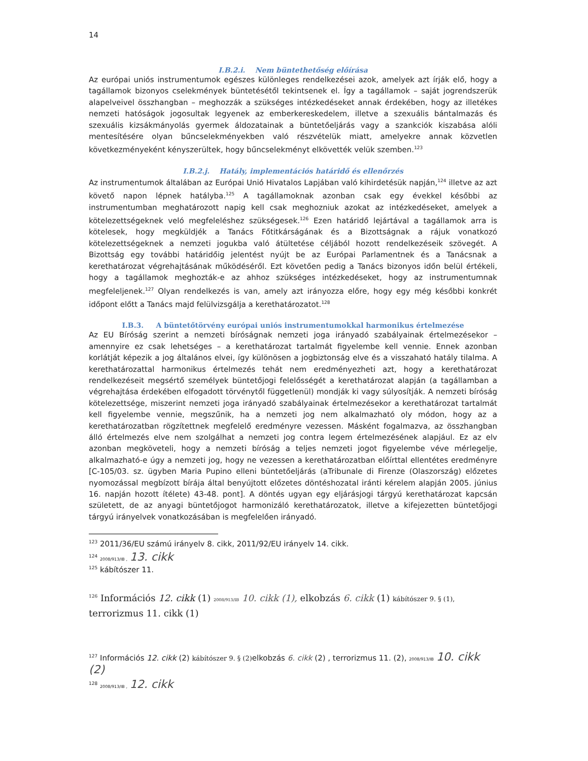14
I.B.2.i. Nem büntethetőség előírása
Az európai uniós instrumentumok egészes különleges rendelkezései azok, amelyek azt írják elő, hogy a tagállamok bizonyos cselekmények büntetésétől tekintsenek el. Így a tagállamok – saját jogrendszerük alapelveivel összhangban – meghozzák a szükséges intézkedéseket annak érdekében, hogy az illetékes nemzeti hatóságok jogosultak legyenek az emberkereskedelem, illetve a szexuális bántalmazás és szexuális kizsákmányolás gyermek áldozatainak a büntetőeljárás vagy a szankciók kiszabása alóli mentesítésére olyan bűncselekményekben való részvételük miatt, amelyekre annak közvetlen következményeként kényszerültek, hogy bűncselekményt elkövették velük szemben.<sup>123</sup>
I.B.2.j. Hatály, implementációs határidő és ellenőrzés
Az instrumentumok általában az Európai Unió Hivatalos Lapjában való kihirdetésük napján,<sup>124</sup> illetve az azt követő napon lépnek hatályba.<sup>125</sup> A tagállamoknak azonban csak egy évekkel későbbi az instrumentumban meghatározott napig kell csak meghozniuk azokat az intézkedéseket, amelyek a kötelezettségeknek veló megfeleléshez szükségesek.<sup>126</sup> Ezen határidő lejártával a tagállamok arra is kötelesek, hogy megküldjék a Tanács Főtitkárságának és a Bizottságnak a rájuk vonatkozó kötelezettségeknek a nemzeti jogukba való átültetése céljából hozott rendelkezéseik szövegét. A Bizottság egy további határidőig jelentést nyújt be az Európai Parlamentnek és a Tanácsnak a kerethatározat végrehajtásának működéséről. Ezt követően pedig a Tanács bizonyos időn belül értékeli, hogy a tagállamok meghozták-e az ahhoz szükséges intézkedéseket, hogy az instrumentumnak megfeleljenek.<sup>127</sup> Olyan rendelkezés is van, amely azt irányozza előre, hogy egy még későbbi konkrét időpont előtt a Tanács majd felülvizsgálja a kerethatározatot.<sup>128</sup>
I.B.3. A büntetőtörvény európai uniós instrumentumokkal harmonikus értelmezése
Az EU Bíróság szerint a nemzeti bíróságnak nemzeti joga irányadó szabályainak értelmezésekor – amennyire ez csak lehetséges – a kerethatározat tartalmát figyelembe kell vennie. Ennek azonban korlátját képezik a jog általános elvei, így különösen a jogbiztonság elve és a visszaható hatály tilalma. A kerethatározattal harmonikus értelmezés tehát nem eredményezheti azt, hogy a kerethatározat rendelkezéseit megsértő személyek büntetőjogi felelősségét a kerethatározat alapján (a tagállamban a végrehajtása érdekében elfogadott törvénytől függetlenül) mondják ki vagy súlyosítják. A nemzeti bíróság kötelezettsége, miszerint nemzeti joga irányadó szabályainak értelmezésekor a kerethatározat tartalmát kell figyelembe vennie, megszűnik, ha a nemzeti jog nem alkalmazható oly módon, hogy az a kerethatározatban rögzítettnek megfelelő eredményre vezessen. Másként fogalmazva, az összhangban álló értelmezés elve nem szolgálhat a nemzeti jog contra legem értelmezésének alapjául. Ez az elv azonban megköveteli, hogy a nemzeti bíróság a teljes nemzeti jogot figyelembe véve mérlegelje, alkalmazható-e úgy a nemzeti jog, hogy ne vezessen a kerethatározatban előírttal ellentétes eredményre [C-105/03. sz. ügyben Maria Pupino elleni büntetőeljárás (aTribunale di Firenze (Olaszország) előzetes nyomozással megbízott bírája által benyújtott előzetes döntéshozatal iránti kérelem alapján 2005. június 16. napján hozott ítélete) 43-48. pont]. A döntés ugyan egy eljárásjogi tárgyú kerethatározat kapcsán született, de az anyagi büntetőjogot harmonizáló kerethatározatok, illetve a kifejezetten büntetőjogi tárgyú irányelvek vonatkozásában is megfelelően irányadó.
<sup>123</sup> 2011/36/EU számú irányelv 8. cikk, 2011/92/EU irányelv 14. cikk.
<sup>124</sup> 2008/913/IB , 13. cikk
<sup>125</sup> kábítószer 11.
<sup>126</sup> Információs 12. cikk (1) 2008/913/IB 10. cikk (1), elkobzás 6. cikk (1) kábítószer 9. § (1),
terrorizmus 11. cikk (1)
<sup>127</sup> Információs 12. cikk (2) kábítószer 9. § (2) elkobzás 6. cikk (2) , terrorizmus 11. (2), 2008/913/IB 10. cikk (2)
<sup>128</sup> 2008/913/IB , 12. cikk